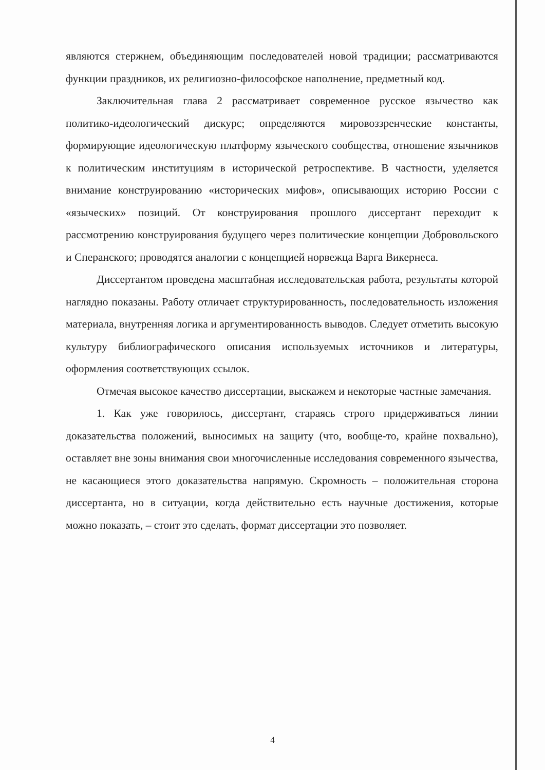являются стержнем, объединяющим последователей новой традиции; рассматриваются функции праздников, их религиозно-философское наполнение, предметный код.
Заключительная глава 2 рассматривает современное русское язычество как политико-идеологический дискурс; определяются мировоззренческие константы, формирующие идеологическую платформу языческого сообщества, отношение язычников к политическим институциям в исторической ретроспективе. В частности, уделяется внимание конструированию «исторических мифов», описывающих историю России с «языческих» позиций. От конструирования прошлого диссертант переходит к рассмотрению конструирования будущего через политические концепции Добровольского и Сперанского; проводятся аналогии с концепцией норвежца Варга Викернеса.
Диссертантом проведена масштабная исследовательская работа, результаты которой наглядно показаны. Работу отличает структурированность, последовательность изложения материала, внутренняя логика и аргументированность выводов. Следует отметить высокую культуру библиографического описания используемых источников и литературы, оформления соответствующих ссылок.
Отмечая высокое качество диссертации, выскажем и некоторые частные замечания.
1. Как уже говорилось, диссертант, стараясь строго придерживаться линии доказательства положений, выносимых на защиту (что, вообще-то, крайне похвально), оставляет вне зоны внимания свои многочисленные исследования современного язычества, не касающиеся этого доказательства напрямую. Скромность – положительная сторона диссертанта, но в ситуации, когда действительно есть научные достижения, которые можно показать, – стоит это сделать, формат диссертации это позволяет.
4